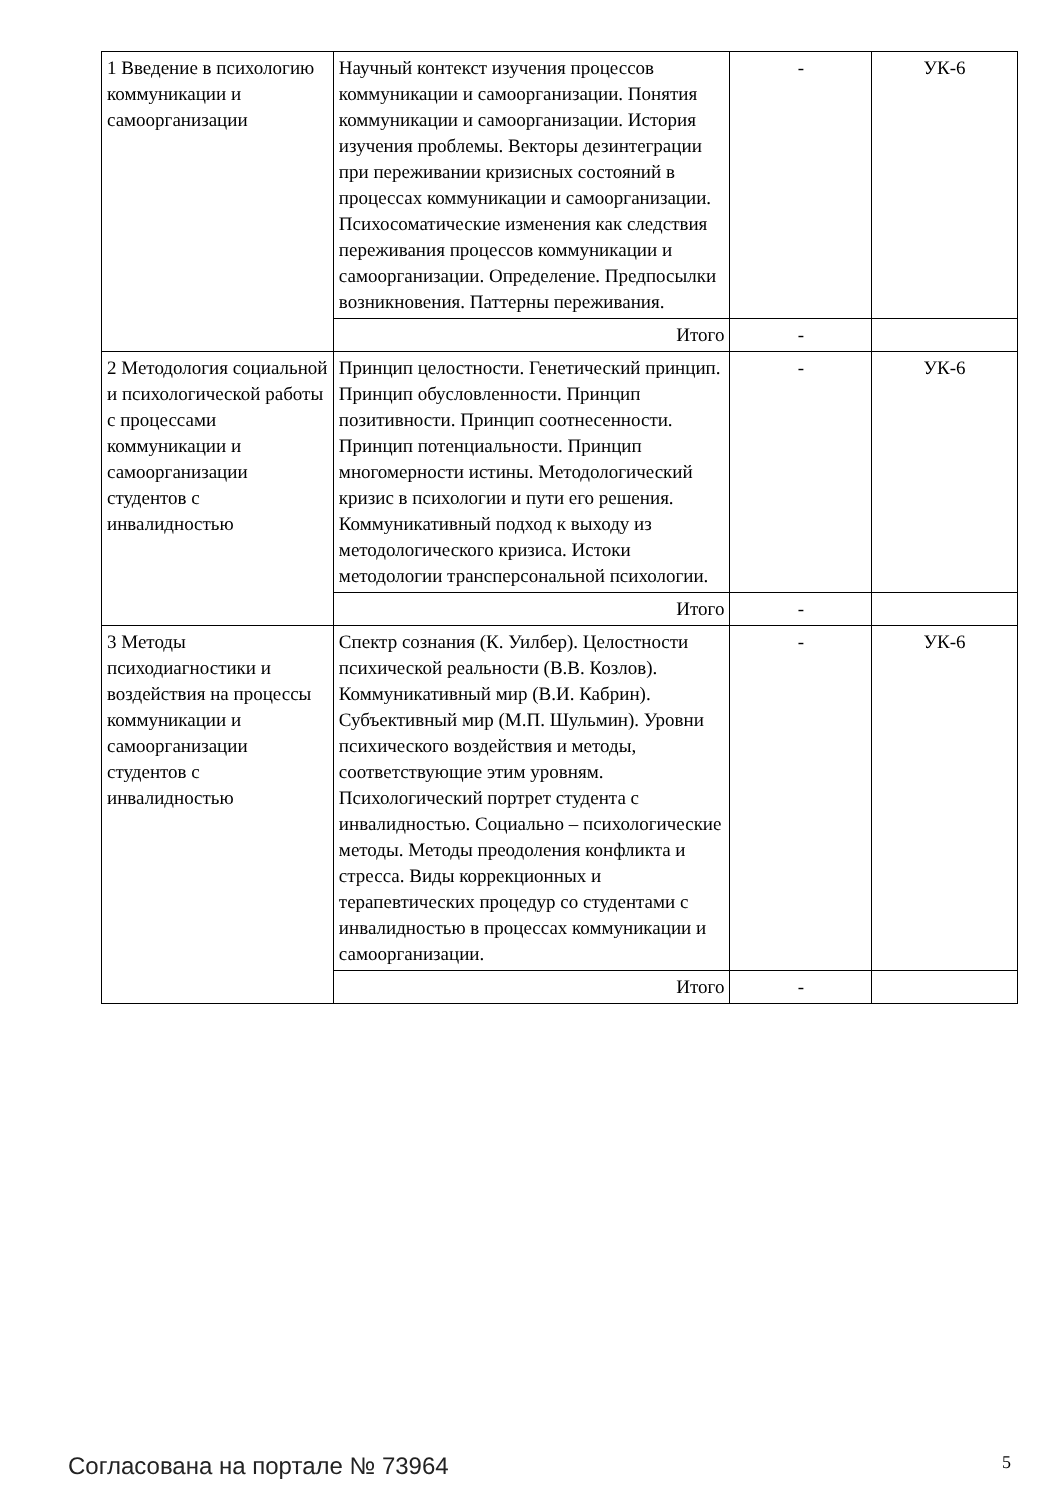| 1 Введение в психологию коммуникации и самоорганизации | Научный контекст изучения процессов коммуникации и самоорганизации. Понятия коммуникации и самоорганизации. История изучения проблемы. Векторы дезинтеграции при переживании кризисных состояний в процессах коммуникации и самоорганизации. Психосоматические изменения как следствия переживания процессов коммуникации и самоорганизации. Определение. Предпосылки возникновения. Паттерны переживания. | - | УК-6 |
| | Итого | - | |
| 2 Методология социальной и психологической работы с процессами коммуникации и самоорганизации студентов с инвалидностью | Принцип целостности. Генетический принцип. Принцип обусловленности. Принцип позитивности. Принцип соотнесенности. Принцип потенциальности. Принцип многомерности истины. Методологический кризис в психологии и пути его решения. Коммуникативный подход к выходу из методологического кризиса. Истоки методологии трансперсональной психологии. | - | УК-6 |
| | Итого | - | |
| 3 Методы психодиагностики и воздействия на процессы коммуникации и самоорганизации студентов с инвалидностью | Спектр сознания (К. Уилбер). Целостности психической реальности (В.В. Козлов). Коммуникативный мир (В.И. Кабрин). Субъективный мир (М.П. Шульмин). Уровни психического воздействия и методы, соответствующие этим уровням. Психологический портрет студента с инвалидностью. Социально – психологические методы. Методы преодоления конфликта и стресса. Виды коррекционных и терапевтических процедур со студентами с инвалидностью в процессах коммуникации и самоорганизации. | - | УК-6 |
| | Итого | - | |
Согласована на портале № 73964 5